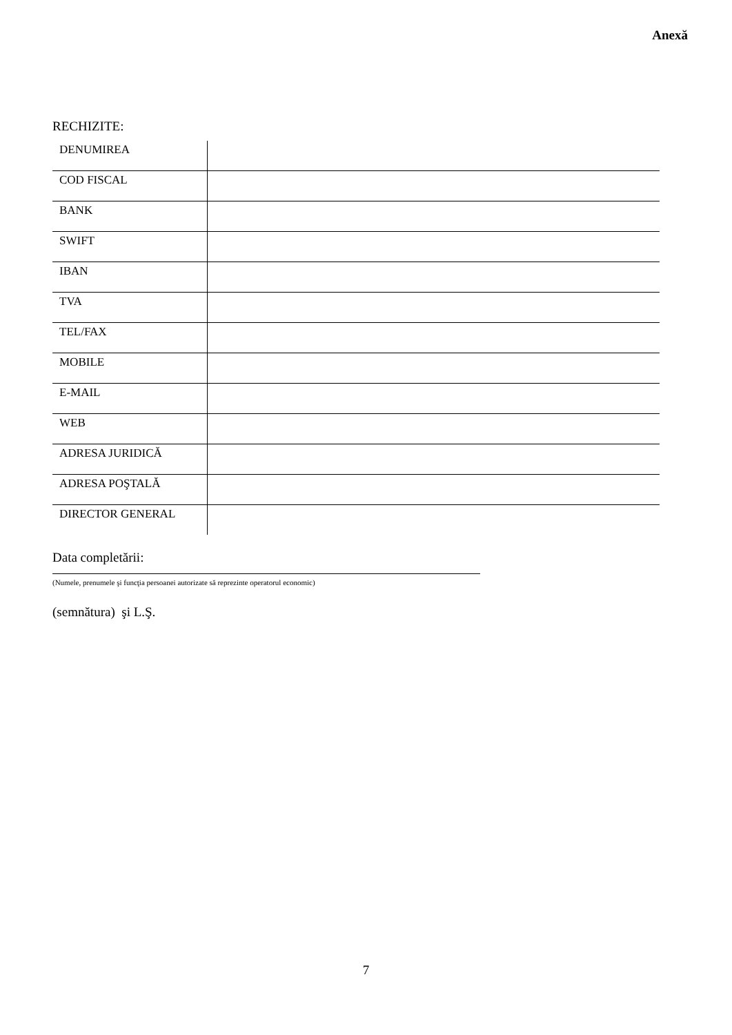Anexă
RECHIZITE:
| DENUMIREA | |
| COD FISCAL | |
| BANK | |
| SWIFT | |
| IBAN | |
| TVA | |
| TEL/FAX | |
| MOBILE | |
| E-MAIL | |
| WEB | |
| ADRESA JURIDICĂ | |
| ADRESA POŞTALĂ | |
| DIRECTOR GENERAL | |
Data completării:
(Numele, prenumele şi funcţia persoanei autorizate să reprezinte operatorul economic)
(semnătura) şi L.Ş.
7